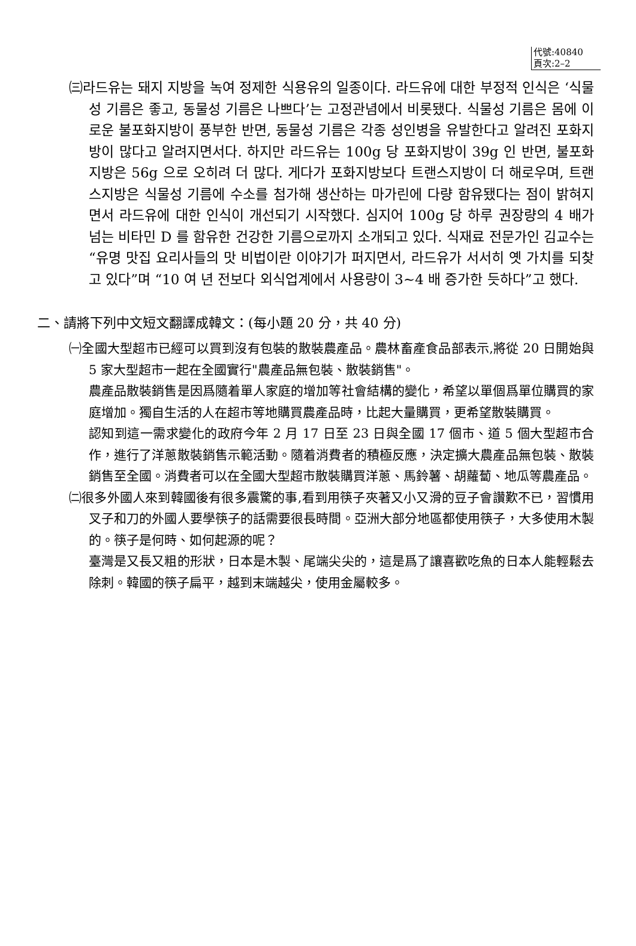代號:40840
頁次:2–2
㈢라드유는 돼지 지방을 녹여 정제한 식용유의 일종이다. 라드유에 대한 부정적 인식은 ‘식물성 기름은 좋고, 동물성 기름은 나쁘다’는 고정관념에서 비롯됐다. 식물성 기름은 몸에 이로운 불포화지방이 풍부한 반면, 동물성 기름은 각종 성인병을 유발한다고 알려진 포화지방이 많다고 알려지면서다. 하지만 라드유는 100g 당 포화지방이 39g 인 반면, 불포화지방은 56g 으로 오히려 더 많다. 게다가 포화지방보다 트랜스지방이 더 해로우며, 트랜스지방은 식물성 기름에 수소를 첨가해 생산하는 마가린에 다량 함유됐다는 점이 밝혀지면서 라드유에 대한 인식이 개선되기 시작했다. 심지어 100g 당 하루 권장량의 4 배가 넘는 비타민 D 를 함유한 건강한 기름으로까지 소개되고 있다. 식재료 전문가인 김교수는 “유명 맛집 요리사들의 맛 비법이란 이야기가 퍼지면서, 라드유가 서서히 옛 가치를 되찾고 있다”며 “10 여 년 전보다 외식업계에서 사용량이 3~4 배 증가한 듯하다”고 했다.
二、請將下列中文短文翻譯成韓文：(每小題 20 分，共 40 分)
㈠全國大型超市已經可以買到沒有包裝的散裝農產品。農林畜產食品部表示,將從 20 日開始與 5 家大型超市一起在全國實行"農產品無包裝、散裝銷售"。
農產品散裝銷售是因爲隨着單人家庭的增加等社會結構的變化，希望以單個爲單位購買的家庭增加。獨自生活的人在超市等地購買農產品時，比起大量購買，更希望散裝購買。
認知到這一需求變化的政府今年 2 月 17 日至 23 日與全國 17 個市、道 5 個大型超市合作，進行了洋蔥散裝銷售示範活動。隨着消費者的積極反應，決定擴大農產品無包裝、散裝銷售至全國。消費者可以在全國大型超市散裝購買洋蔥、馬鈴薯、胡蘿蔔、地瓜等農產品。
㈡很多外國人來到韓國後有很多震驚的事,看到用筷子夾著又小又滑的豆子會讚歎不已，習慣用叉子和刀的外國人要學筷子的話需要很長時間。亞洲大部分地區都使用筷子，大多使用木製的。筷子是何時、如何起源的呢？
臺灣是又長又粗的形狀，日本是木製、尾端尖尖的，這是爲了讓喜歡吃魚的日本人能輕鬆去除刺。韓國的筷子扁平，越到末端越尖，使用金屬較多。